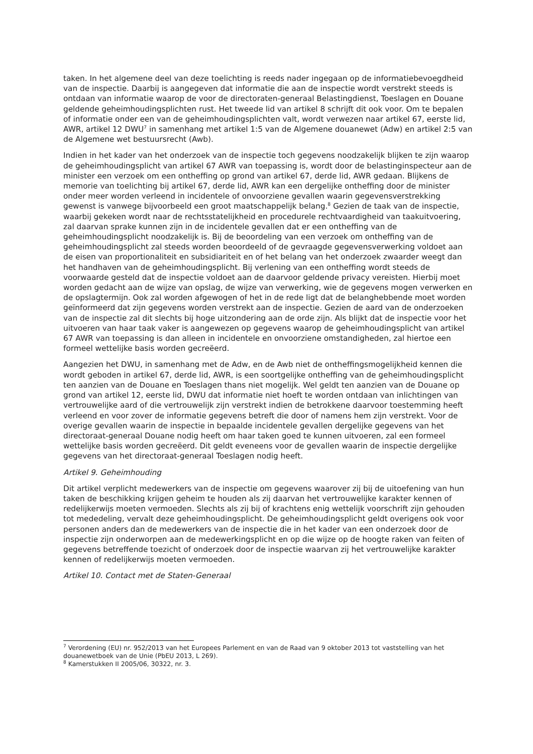taken. In het algemene deel van deze toelichting is reeds nader ingegaan op de informatiebevoegdheid van de inspectie. Daarbij is aangegeven dat informatie die aan de inspectie wordt verstrekt steeds is ontdaan van informatie waarop de voor de directoraten-generaal Belastingdienst, Toeslagen en Douane geldende geheimhoudingsplichten rust. Het tweede lid van artikel 8 schrijft dit ook voor. Om te bepalen of informatie onder een van de geheimhoudingsplichten valt, wordt verwezen naar artikel 67, eerste lid, AWR, artikel 12 DWU<sup>7</sup> in samenhang met artikel 1:5 van de Algemene douanewet (Adw) en artikel 2:5 van de Algemene wet bestuursrecht (Awb).
Indien in het kader van het onderzoek van de inspectie toch gegevens noodzakelijk blijken te zijn waarop de geheimhoudingsplicht van artikel 67 AWR van toepassing is, wordt door de belastinginspecteur aan de minister een verzoek om een ontheffing op grond van artikel 67, derde lid, AWR gedaan. Blijkens de memorie van toelichting bij artikel 67, derde lid, AWR kan een dergelijke ontheffing door de minister onder meer worden verleend in incidentele of onvoorziene gevallen waarin gegevensverstrekking gewenst is vanwege bijvoorbeeld een groot maatschappelijk belang.<sup>8</sup> Gezien de taak van de inspectie, waarbij gekeken wordt naar de rechtsstatelijkheid en procedurele rechtvaardigheid van taakuitvoering, zal daarvan sprake kunnen zijn in de incidentele gevallen dat er een ontheffing van de geheimhoudingsplicht noodzakelijk is. Bij de beoordeling van een verzoek om ontheffing van de geheimhoudingsplicht zal steeds worden beoordeeld of de gevraagde gegevensverwerking voldoet aan de eisen van proportionaliteit en subsidiariteit en of het belang van het onderzoek zwaarder weegt dan het handhaven van de geheimhoudingsplicht. Bij verlening van een ontheffing wordt steeds de voorwaarde gesteld dat de inspectie voldoet aan de daarvoor geldende privacy vereisten. Hierbij moet worden gedacht aan de wijze van opslag, de wijze van verwerking, wie de gegevens mogen verwerken en de opslagtermijn. Ook zal worden afgewogen of het in de rede ligt dat de belanghebbende moet worden geïnformeerd dat zijn gegevens worden verstrekt aan de inspectie. Gezien de aard van de onderzoeken van de inspectie zal dit slechts bij hoge uitzondering aan de orde zijn. Als blijkt dat de inspectie voor het uitvoeren van haar taak vaker is aangewezen op gegevens waarop de geheimhoudingsplicht van artikel 67 AWR van toepassing is dan alleen in incidentele en onvoorziene omstandigheden, zal hiertoe een formeel wettelijke basis worden gecreëerd.
Aangezien het DWU, in samenhang met de Adw, en de Awb niet de ontheffingsmogelijkheid kennen die wordt geboden in artikel 67, derde lid, AWR, is een soortgelijke ontheffing van de geheimhoudingsplicht ten aanzien van de Douane en Toeslagen thans niet mogelijk. Wel geldt ten aanzien van de Douane op grond van artikel 12, eerste lid, DWU dat informatie niet hoeft te worden ontdaan van inlichtingen van vertrouwelijke aard of die vertrouwelijk zijn verstrekt indien de betrokkene daarvoor toestemming heeft verleend en voor zover de informatie gegevens betreft die door of namens hem zijn verstrekt. Voor de overige gevallen waarin de inspectie in bepaalde incidentele gevallen dergelijke gegevens van het directoraat-generaal Douane nodig heeft om haar taken goed te kunnen uitvoeren, zal een formeel wettelijke basis worden gecreëerd. Dit geldt eveneens voor de gevallen waarin de inspectie dergelijke gegevens van het directoraat-generaal Toeslagen nodig heeft.
Artikel 9. Geheimhouding
Dit artikel verplicht medewerkers van de inspectie om gegevens waarover zij bij de uitoefening van hun taken de beschikking krijgen geheim te houden als zij daarvan het vertrouwelijke karakter kennen of redelijkerwijs moeten vermoeden. Slechts als zij bij of krachtens enig wettelijk voorschrift zijn gehouden tot mededeling, vervalt deze geheimhoudingsplicht. De geheimhoudingsplicht geldt overigens ook voor personen anders dan de medewerkers van de inspectie die in het kader van een onderzoek door de inspectie zijn onderworpen aan de medewerkingsplicht en op die wijze op de hoogte raken van feiten of gegevens betreffende toezicht of onderzoek door de inspectie waarvan zij het vertrouwelijke karakter kennen of redelijkerwijs moeten vermoeden.
Artikel 10. Contact met de Staten-Generaal
<sup>7</sup> Verordening (EU) nr. 952/2013 van het Europees Parlement en van de Raad van 9 oktober 2013 tot vaststelling van het douanewetboek van de Unie (PbEU 2013, L 269).
<sup>8</sup> Kamerstukken II 2005/06, 30322, nr. 3.